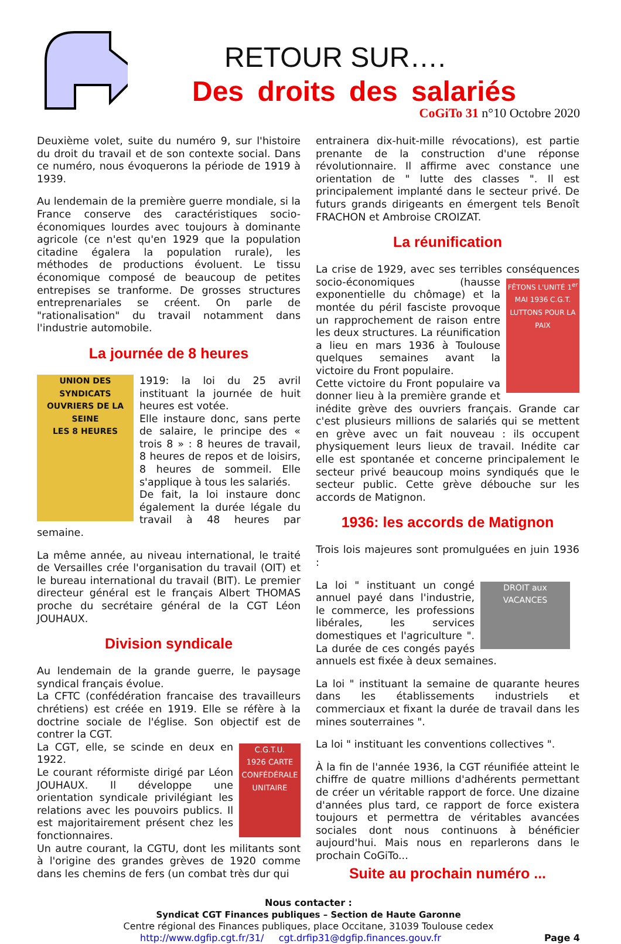RETOUR SUR….
Des droits des salariés
CoGiTo 31 n°10 Octobre 2020
Deuxième volet, suite du numéro 9, sur l'histoire du droit du travail et de son contexte social. Dans ce numéro, nous évoquerons la période de 1919 à 1939.
Au lendemain de la première guerre mondiale, si la France conserve des caractéristiques socio-économiques lourdes avec toujours à dominante agricole (ce n'est qu'en 1929 que la population citadine égalera la population rurale), les méthodes de productions évoluent. Le tissu économique composé de beaucoup de petites entrepises se tranforme. De grosses structures entreprenariales se créent. On parle de "rationalisation" du travail notamment dans l'industrie automobile.
La journée de 8 heures
UNION DES SYNDICATS OUVRIERS DE LA SEINE
LES 8 HEURES
1919: la loi du 25 avril instituant la journée de huit heures est votée.
Elle instaure donc, sans perte de salaire, le principe des « trois 8 » : 8 heures de travail, 8 heures de repos et de loisirs, 8 heures de sommeil. Elle s'applique à tous les salariés.
De fait, la loi instaure donc également la durée légale du travail à 48 heures par semaine.
La même année, au niveau international, le traité de Versailles crée l'organisation du travail (OIT) et le bureau international du travail (BIT). Le premier directeur général est le français Albert THOMAS proche du secrétaire général de la CGT Léon JOUHAUX.
Division syndicale
Au lendemain de la grande guerre, le paysage syndical français évolue.
La CFTC (confédération francaise des travailleurs chrétiens) est créée en 1919. Elle se réfère à la doctrine sociale de l'église. Son objectif est de contrer la CGT.
C.G.T.U.
1926 CARTE CONFÉDÉRALE UNITAIRE La CGT, elle, se scinde en deux en 1922.
Le courant réformiste dirigé par Léon JOUHAUX. Il développe une orientation syndicale privilégiant les relations avec les pouvoirs publics. Il est majoritairement présent chez les fonctionnaires.
Un autre courant, la CGTU, dont les militants sont à l'origine des grandes grèves de 1920 comme dans les chemins de fers (un combat très dur qui
entrainera dix-huit-mille révocations), est partie prenante de la construction d'une réponse révolutionnaire. Il affirme avec constance une orientation de " lutte des classes ". Il est principalement implanté dans le secteur privé. De futurs grands dirigeants en émergent tels Benoît FRACHON et Ambroise CROIZAT.
La réunification
La crise de 1929, avec ses terribles conséquences socio-économiques FÊTONS L'UNITÉ 1<sup>er</sup> MAI 1936 C.G.T. LUTTONS POUR LA PAIX (hausse exponentielle du chômage) et la montée du péril fasciste provoque un rapprochement de raison entre les deux structures. La réunification a lieu en mars 1936 à Toulouse quelques semaines avant la victoire du Front populaire.
Cette victoire du Front populaire va donner lieu à la première grande et inédite grève des ouvriers français. Grande car c'est plusieurs millions de salariés qui se mettent en grève avec un fait nouveau : ils occupent physiquement leurs lieux de travail. Inédite car elle est spontanée et concerne principalement le secteur privé beaucoup moins syndiqués que le secteur public. Cette grève débouche sur les accords de Matignon.
1936: les accords de Matignon
Trois lois majeures sont promulguées en juin 1936 :
DROIT aux VACANCES La loi " instituant un congé annuel payé dans l'industrie, le commerce, les professions libérales, les services domestiques et l'agriculture ". La durée de ces congés payés annuels est fixée à deux semaines.
La loi " instituant la semaine de quarante heures dans les établissements industriels et commerciaux et fixant la durée de travail dans les mines souterraines ".
La loi " instituant les conventions collectives ".
À la fin de l'année 1936, la CGT réunifiée atteint le chiffre de quatre millions d'adhérents permettant de créer un véritable rapport de force. Une dizaine d'années plus tard, ce rapport de force existera toujours et permettra de véritables avancées sociales dont nous continuons à bénéficier aujourd'hui. Mais nous en reparlerons dans le prochain CoGiTo...
Suite au prochain numéro ...
Nous contacter :
Syndicat CGT Finances publiques – Section de Haute Garonne
Centre régional des Finances publiques, place Occitane, 31039 Toulouse cedex
http://www.dgfip.cgt.fr/31/ cgt.drfip31@dgfip.finances.gouv.fr Page 4